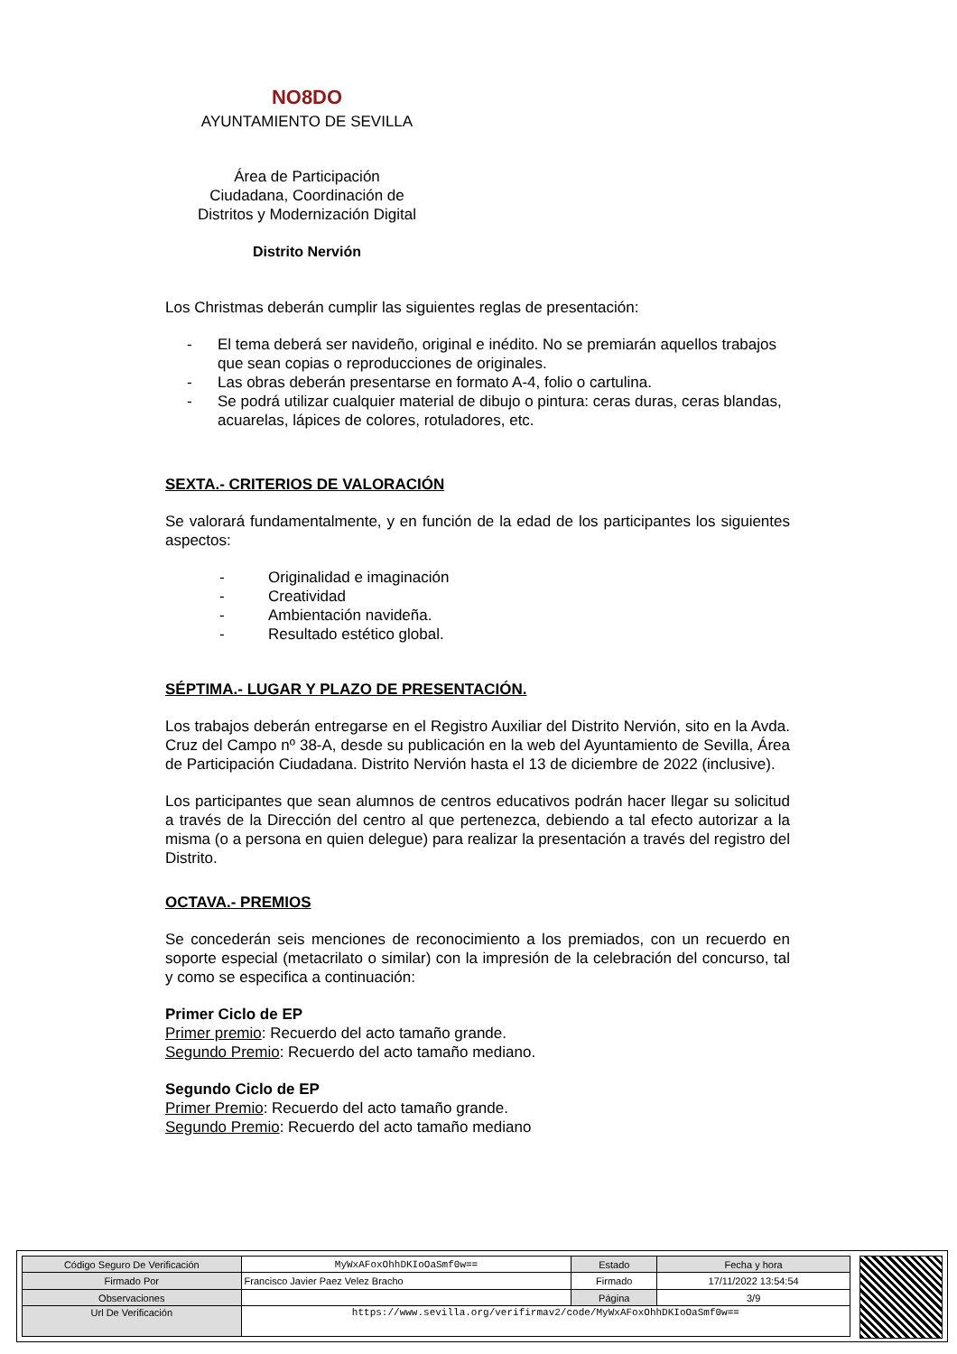NO8DO
AYUNTAMIENTO DE SEVILLA
Área de Participación
Ciudadana, Coordinación de
Distritos y Modernización Digital
Distrito Nervión
Los Christmas deberán cumplir las siguientes reglas de presentación:
- El tema deberá ser navideño, original e inédito. No se premiarán aquellos trabajos que sean copias o reproducciones de originales.
- Las obras deberán presentarse en formato A-4, folio o cartulina.
- Se podrá utilizar cualquier material de dibujo o pintura: ceras duras, ceras blandas, acuarelas, lápices de colores, rotuladores, etc.
SEXTA.- CRITERIOS DE VALORACIÓN
Se valorará fundamentalmente, y en función de la edad de los participantes los siguientes aspectos:
- Originalidad e imaginación
- Creatividad
- Ambientación navideña.
- Resultado estético global.
SÉPTIMA.- LUGAR Y PLAZO DE PRESENTACIÓN.
Los trabajos deberán entregarse en el Registro Auxiliar del Distrito Nervión, sito en la Avda. Cruz del Campo nº 38-A, desde su publicación en la web del Ayuntamiento de Sevilla, Área de Participación Ciudadana. Distrito Nervión hasta el 13 de diciembre de 2022 (inclusive).
Los participantes que sean alumnos de centros educativos podrán hacer llegar su solicitud a través de la Dirección del centro al que pertenezca, debiendo a tal efecto autorizar a la misma (o a persona en quien delegue) para realizar la presentación a través del registro del Distrito.
OCTAVA.- PREMIOS
Se concederán seis menciones de reconocimiento a los premiados, con un recuerdo en soporte especial (metacrilato o similar) con la impresión de la celebración del concurso, tal y como se especifica a continuación:
Primer Ciclo de EP
Primer premio: Recuerdo del acto tamaño grande.
Segundo Premio: Recuerdo del acto tamaño mediano.
Segundo Ciclo de EP
Primer Premio: Recuerdo del acto tamaño grande.
Segundo Premio: Recuerdo del acto tamaño mediano
| Código Seguro De Verificación | MyWxAFoxOhhDKIoOaSmf0w== | Estado | Fecha y hora |
| Firmado Por | Francisco Javier Paez Velez Bracho | Firmado | 17/11/2022 13:54:54 |
| Observaciones | | Página | 3/9 |
| Url De Verificación | https://www.sevilla.org/verifirmav2/code/MyWxAFoxOhhDKIoOaSmf0w== | | |